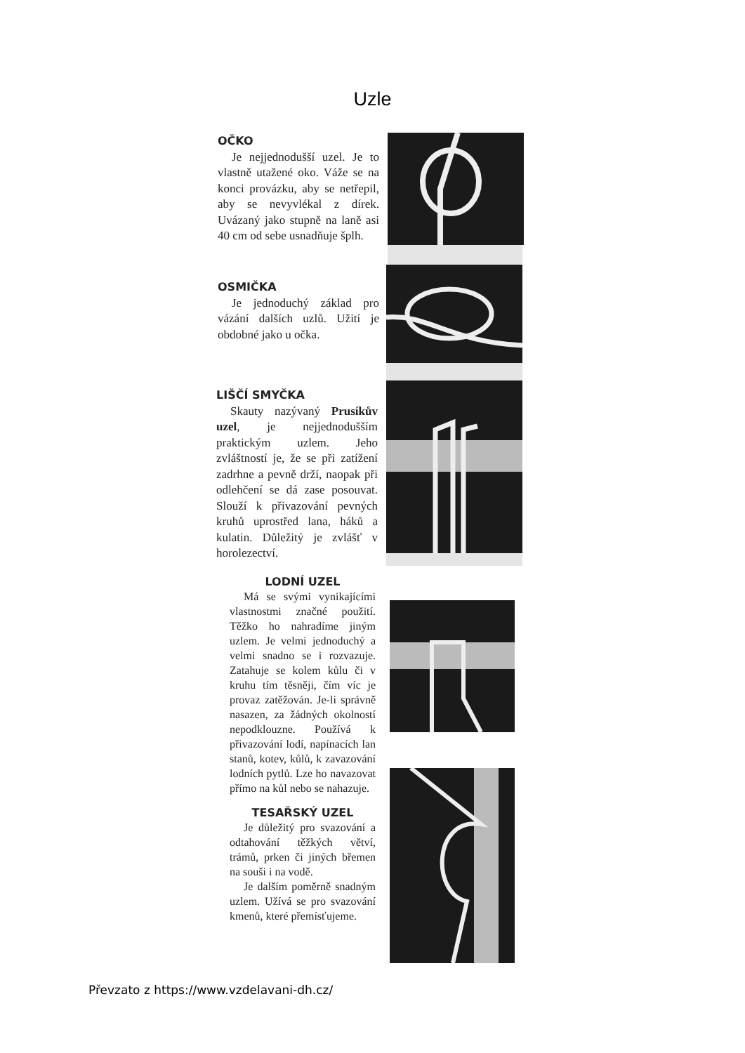Uzle
OČKO
Je nejjednodušší uzel. Je to vlastně utažené oko. Váže se na konci provázku, aby se netřepil, aby se nevyvlékal z dírek. Uvázaný jako stupně na laně asi 40 cm od sebe usnadňuje šplh.
OSMIČKA
Je jednoduchý základ pro vázání dalších uzlů. Užití je obdobné jako u očka.
LIŠČÍ SMYČKA
Skauty nazývaný Prusíkův uzel, je nejjednodušším praktickým uzlem. Jeho zvláštností je, že se při zatížení zadrhne a pevně drží, naopak při odlehčení se dá zase posouvat. Slouží k přivazování pevných kruhů uprostřed lana, háků a kulatin. Důležitý je zvlášť v horolezectví.
LODNÍ UZEL
Má se svými vynikajícími vlastnostmi značné použití. Těžko ho nahradíme jiným uzlem. Je velmi jednoduchý a velmi snadno se i rozvazuje. Zatahuje se kolem kůlu či v kruhu tím těsněji, čím víc je provaz zatěžován. Je-li správně nasazen, za žádných okolností nepodklouzne. Používá k přivazování lodí, napínacích lan stanů, kotev, kůlů, k zavazování lodních pytlů. Lze ho navazovat přímo na kůl nebo se nahazuje.
TESAŘSKÝ UZEL
Je důležitý pro svazování a odtahování těžkých větví, trámů, prken či jiných břemen na souši i na vodě.
Je dalším poměrně snadným uzlem. Užívá se pro svazování kmenů, které přemísťujeme.
Převzato z https://www.vzdelavani-dh.cz/